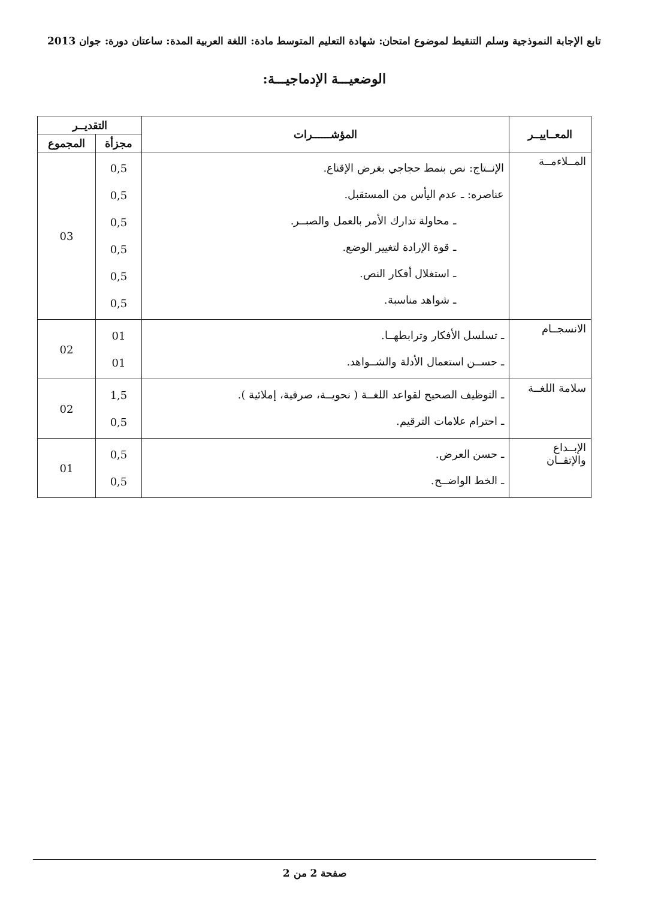تابع الإجابة النموذجية وسلم التنقيط لموضوع امتحان: شهادة التعليم المتوسط مادة: اللغة العربية المدة: ساعتان دورة: جوان 2013
الوضعيـــة الإدماجيـــة:
| المعــاييــر | المؤشــــــرات | التقديــر | |
| --- | --- | --- | --- |
| | | مجزأة | المجموع |
| المــلاءمــة | الإنــتاج: نص بنمط حجاجي بغرض الإقناع. عناصره: ـ عدم اليأس من المستقبل. ـ محاولة تدارك الأمر بالعمل والصبــر. ـ قوة الإرادة لتغيير الوضع. ـ استغلال أفكار النص. ـ شواهد مناسبة. | 0,5 0,5 0,5 0,5 0,5 0,5 | 03 |
| الانسجــام | ـ تسلسل الأفكار وترابطهــا. ـ حســن استعمال الأدلة والشــواهد. | 01 01 | 02 |
| سلامة اللغــة | ـ التوظيف الصحيح لقواعد اللغــة ( نحويــة، صرفية، إملائية ). ـ احترام علامات الترقيم. | 1,5 0,5 | 02 |
| الإبــداع والإتقــان | ـ حسن العرض. ـ الخط الواضــح. | 0,5 0,5 | 01 |
صفحة 2 من 2